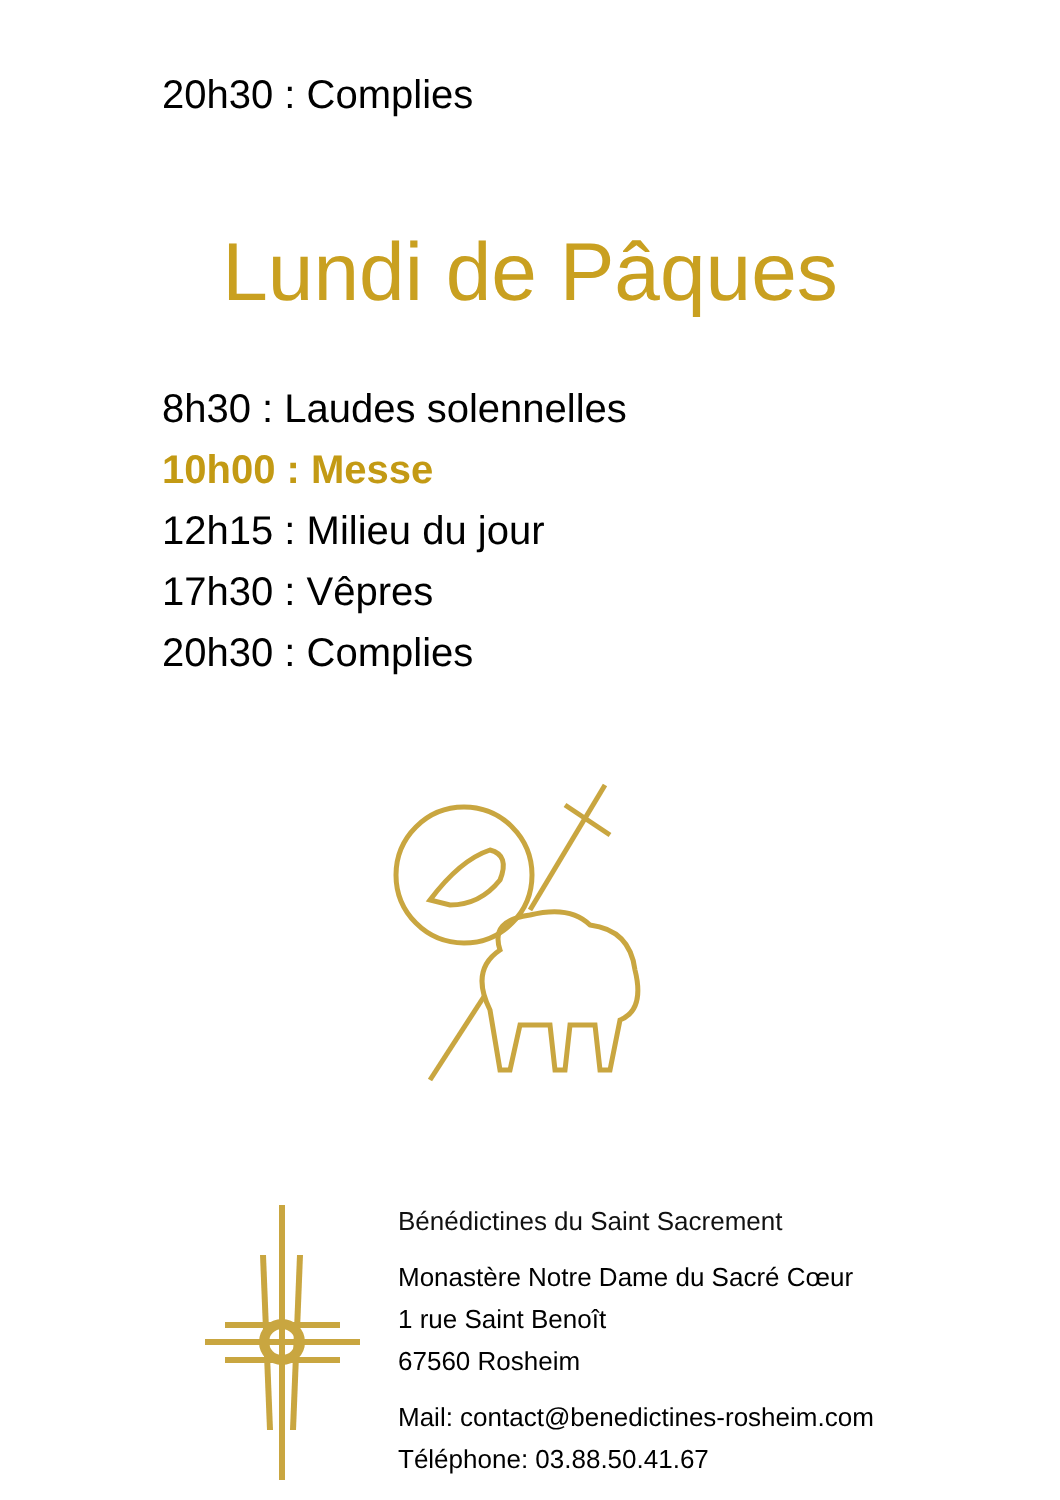20h30 : Complies
Lundi de Pâques
8h30 : Laudes solennelles
10h00 : Messe
12h15 : Milieu du jour
17h30 : Vêpres
20h30 : Complies
Bénédictines du Saint Sacrement
Monastère Notre Dame du Sacré Cœur
1 rue Saint Benoît
67560 Rosheim
Mail: contact@benedictines-rosheim.com
Téléphone: 03.88.50.41.67